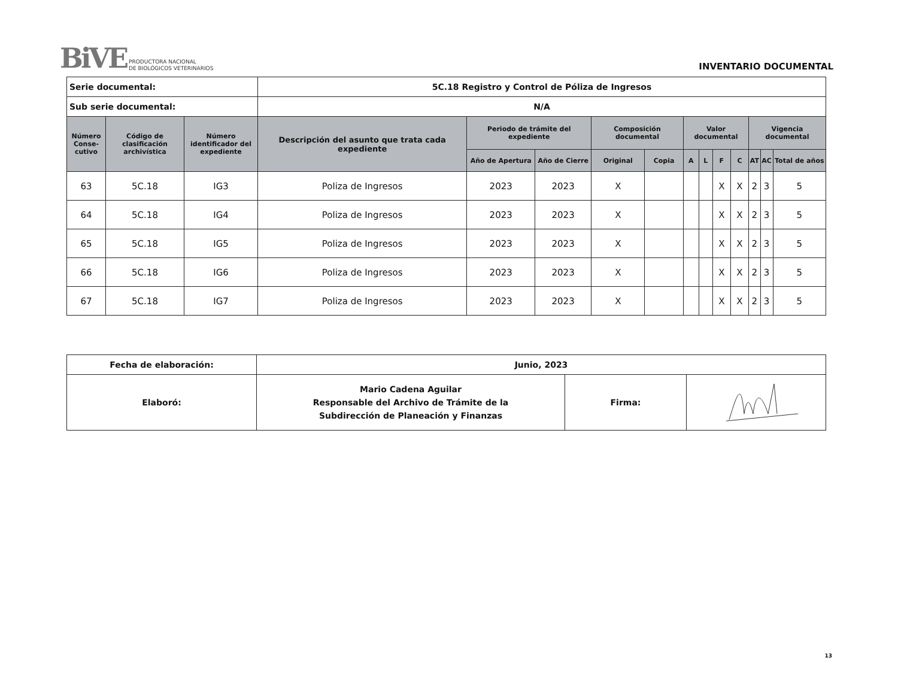BiVE
PRODUCTORA NACIONAL
DE BIOLÓGICOS VETERINARIOS
INVENTARIO DOCUMENTAL
| Serie documental: | | | 5C.18 Registro y Control de Póliza de Ingresos | | | | | | | | | | | |
| Sub serie documental: | | | N/A | | | | | | | | | | | |
| Número Conse-cutivo | Código de clasificación archivística | Número identificador del expediente | Descripción del asunto que trata cada expediente | Periodo de trámite del expediente | | Composición documental | | Valor documental | | | | Vigencia documental | | |
| | | | | Año de Apertura | Año de Cierre | Original | Copia | A | L | F | C | AT | AC | Total de años |
| 63 | 5C.18 | IG3 | Poliza de Ingresos | 2023 | 2023 | X | | | | X | X | 2 | 3 | 5 |
| 64 | 5C.18 | IG4 | Poliza de Ingresos | 2023 | 2023 | X | | | | X | X | 2 | 3 | 5 |
| 65 | 5C.18 | IG5 | Poliza de Ingresos | 2023 | 2023 | X | | | | X | X | 2 | 3 | 5 |
| 66 | 5C.18 | IG6 | Poliza de Ingresos | 2023 | 2023 | X | | | | X | X | 2 | 3 | 5 |
| 67 | 5C.18 | IG7 | Poliza de Ingresos | 2023 | 2023 | X | | | | X | X | 2 | 3 | 5 |
| Fecha de elaboración: | Junio, 2023 | | |
| Elaboró: | Mario Cadena Aguilar Responsable del Archivo de Trámite de la Subdirección de Planeación y Finanzas | Firma: | |
13